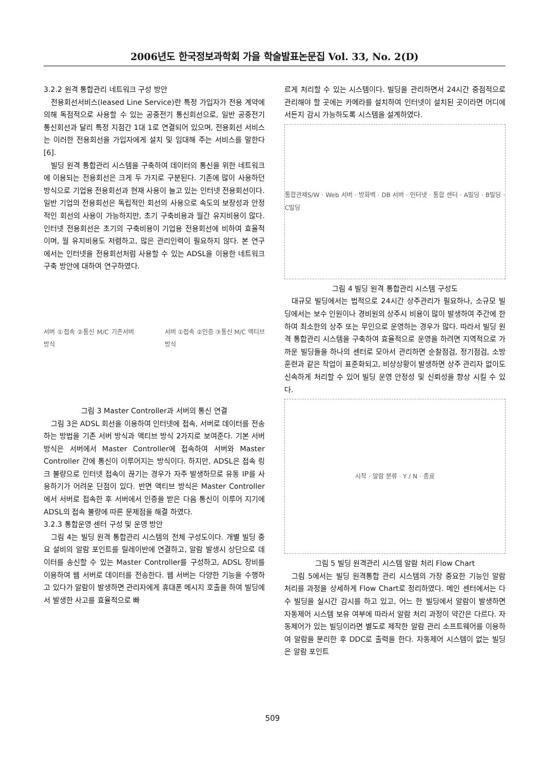2006년도 한국정보과학회 가을 학술발표논문집 Vol. 33, No. 2(D)
3.2.2 원격 통합관리 네트워크 구성 방안
전용회선서비스(leased Line Service)란 특정 가입자가 전용 계약에 의해 독점적으로 사용할 수 있는 공중전기 통신회선으로, 일반 공중전기 통신회선과 달리 특정 지점간 1대 1로 연결되어 있으며, 전용회선 서비스는 이러한 전용회선을 가입자에게 설치 및 임대해 주는 서비스를 말한다[6].
빌딩 원격 통합관리 시스템을 구축하여 데이터의 통신을 위한 네트워크에 이용되는 전용회선은 크게 두 가지로 구분된다. 기존에 많이 사용하던 방식으로 기업용 전용회선과 현재 사용이 늘고 있는 인터넷 전용회선이다. 일반 기업의 전용회선은 독립적인 회선의 사용으로 속도의 보장성과 안정적인 회선의 사용이 가능하지만, 초기 구축비용과 월간 유지비용이 많다. 인터넷 전용회선은 초기의 구축비용이 기업용 전용회선에 비하여 효율적이며, 월 유지비용도 저렴하고, 많은 관리인력이 필요하지 않다. 본 연구에서는 인터넷을 전용회선처럼 사용할 수 있는 ADSL을 이용한 네트워크 구축 방안에 대하여 연구하였다.
서버 ①접속 ②통신 M/C 기존서버 방식 서버 ①접속 ②인증 ③통신 M/C 액티브방식
그림 3 Master Controller과 서버의 통신 연결
그림 3은 ADSL 회선을 이용하여 인터넷에 접속, 서버로 데이터를 전송하는 방법을 기존 서버 방식과 액티브 방식 2가지로 보여준다. 기본 서버 방식은 서버에서 Master Controller에 접속하여 서버와 Master Controller 간에 통신이 이루어지는 방식이다. 하지만, ADSL은 접속 링크 불량으로 인터넷 접속이 끊기는 경우가 자주 발생하므로 유동 IP를 사용하기가 어려운 단점이 있다. 반면 액티브 방식은 Master Controller에서 서버로 접속한 후 서버에서 인증을 받은 다음 통신이 이루어 지기에 ADSL의 접속 불량에 따른 문제점을 해결 하였다.
3.2.3 통합운영 센터 구성 및 운영 방안
그림 4는 빌딩 원격 통합관리 시스템의 전체 구성도이다. 개별 빌딩 중요 설비의 알람 포인트를 릴레이반에 연결하고, 알람 발생시 상단으로 데이터를 송신할 수 있는 Master Controller를 구성하고, ADSL 장비를 이용하여 웹 서버로 데이터를 전송한다. 웹 서버는 다양한 기능을 수행하고 있다가 알람이 발생하면 관리자에게 휴대폰 메시지 호출을 하여 빌딩에서 발생한 사고를 효율적으로 빠
르게 처리할 수 있는 시스템이다. 빌딩을 관리하면서 24시간 중점적으로 관리해야 할 곳에는 카메라를 설치하여 인터넷이 설치된 곳이라면 어디에서든지 감시 가능하도록 시스템을 설계하였다.
통합관제S/W · Web 서버 · 방화벽 · DB 서버 · 인터넷 · 통합 센터 · A빌딩 · B빌딩 · C빌딩
그림 4 빌딩 원격 통합관리 시스템 구성도
대규모 빌딩에서는 법적으로 24시간 상주관리가 필요하나, 소규모 빌딩에서는 보수 인원이나 경비원의 상주시 비용이 많이 발생하여 주간에 한하여 최소한의 상주 또는 무인으로 운영하는 경우가 많다. 따라서 빌딩 원격 통합관리 시스템을 구축하여 효율적으로 운영을 하려면 지역적으로 가까운 빌딩들을 하나의 센터로 모아서 관리하면 순찰점검, 정기점검, 소방훈련과 같은 작업이 표준화되고, 비상상황이 발생하면 상주 관리자 없이도 신속하게 처리할 수 있어 빌딩 운영 안정성 및 신뢰성을 향상 시킬 수 있다.
시작 · 알람 분류 · Y / N · 종료
그림 5 빌딩 원격관리 시스템 알람 처리 Flow Chart
그림 5에서는 빌딩 원격통합 관리 시스템의 가장 중요한 기능인 알람 처리를 과정을 상세하게 Flow Chart로 정리하였다. 메인 센터에서는 다수 빌딩을 실시간 감시를 하고 있고, 어느 한 빌딩에서 알람이 발생하면 자동제어 시스템 보유 여부에 따라서 알람 처리 과정이 약간은 다르다. 자동제어가 있는 빌딩이라면 별도로 제작한 알람 관리 소프트웨어를 이용하여 알람을 분리한 후 DDC로 출력을 한다. 자동제어 시스템이 없는 빌딩은 알람 포인트
509